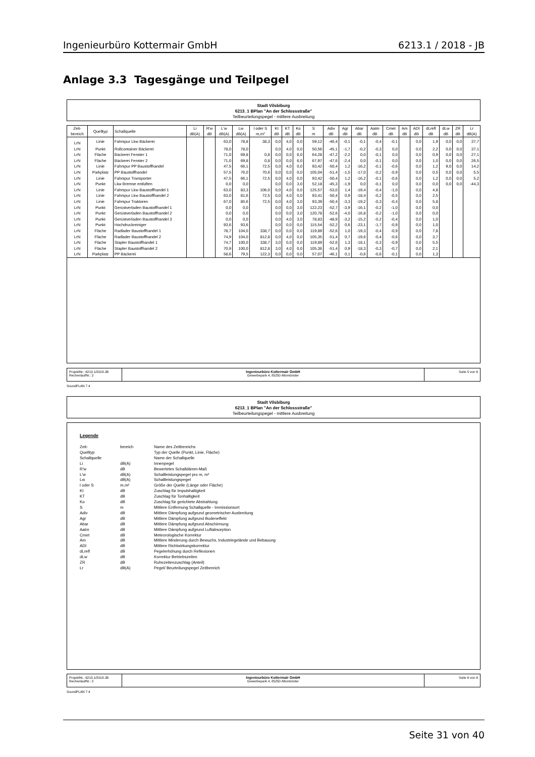Ingenieurbüro Kottermair GmbH 6213.1 / 2018 - JB
Anlage 3.3 Tagesgänge und Teilpegel
Stadt Vilsbiburg
6213_1 BPlan "An der Schlossstraße"
Teilbeurteilungspegel - mittlere Ausbreitung
| Zeit- bereich | Quelltyp | Schallquelle | Li dB(A) | R'w dB | L'w dB(A) | Lw dB(A) | l oder S m,m² | KI dB | KT dB | Ko dB | S m | Adiv dB | Agr dB | Abar dB | Aatm dB | Cmet dB | Am dB | ADI dB | dLrefl dB | dLw dB | ZR dB | Lr dB(A) |
| --- | --- | --- | --- | --- | --- | --- | --- | --- | --- | --- | --- | --- | --- | --- | --- | --- | --- | --- | --- | --- | --- | --- |
| LrN | Linie | Fahrspur Lkw Bäckerei | | | 63,0 | 78,8 | 38,3 | 0,0 | 4,0 | 0,0 | 59,12 | -46,4 | -0,1 | -0,1 | -0,4 | -0,1 | | 0,0 | 1,9 | 0,0 | 0,0 | 37,7 |
| LrN | Punkt | Rollcontainer Bäckerei | | | 78,0 | 78,0 | | 0,0 | 4,0 | 0,0 | 50,56 | -45,1 | -1,7 | -0,2 | -0,3 | 0,0 | | 0,0 | 2,2 | 0,0 | 0,0 | 37,1 |
| LrN | Fläche | Bäckerei Fenster 1 | | | 71,0 | 69,8 | 0,8 | 0,0 | 0,0 | 6,0 | 64,28 | -47,2 | -2,2 | 0,0 | -0,1 | 0,0 | | 0,0 | 0,9 | 0,0 | 0,0 | 27,1 |
| LrN | Fläche | Bäckerei Fenster 2 | | | 71,0 | 69,8 | 0,8 | 0,0 | 0,0 | 6,0 | 67,97 | -47,6 | -2,4 | 0,0 | -0,1 | 0,0 | | 0,0 | 1,0 | 0,0 | 0,0 | 26,5 |
| LrN | Linie | Fahrspur PP Baustoffhandel | | | 47,5 | 66,1 | 72,5 | 0,0 | 4,0 | 0,0 | 93,42 | -50,4 | 1,2 | -16,2 | -0,1 | -0,6 | | 0,0 | 1,2 | 9,0 | 0,0 | 14,2 |
| LrN | Parkplatz | PP Baustoffhandel | | | 57,5 | 76,0 | 70,6 | 0,0 | 0,0 | 0,0 | 105,04 | -51,4 | -1,5 | -17,0 | -0,2 | -0,9 | | 0,0 | 0,5 | 0,0 | 0,0 | 5,5 |
| LrN | Linie | Fahrspur Transporter | | | 47,5 | 66,1 | 72,5 | 0,0 | 4,0 | 0,0 | 93,42 | -50,4 | 1,2 | -16,2 | -0,1 | -0,6 | | 0,0 | 1,2 | 0,0 | 0,0 | 5,2 |
| LrN | Punkt | Lkw Bremse entlüften | | | 0,0 | 0,0 | | 0,0 | 0,0 | 3,0 | 52,18 | -45,3 | -1,9 | 0,0 | -0,1 | 0,0 | | 0,0 | 0,0 | 0,0 | 0,0 | -44,3 |
| LrN | Linie | Fahrspur Lkw Baustoffhandel 1 | | | 63,0 | 83,3 | 106,0 | 0,0 | 4,0 | 0,0 | 125,57 | -53,0 | 1,4 | -19,4 | -0,4 | -1,0 | | 0,0 | 4,8 | | | |
| LrN | Linie | Fahrspur Lkw Baustoffhandel 2 | | | 63,0 | 81,6 | 72,5 | 0,0 | 4,0 | 0,0 | 93,41 | -50,4 | 0,9 | -18,4 | -0,2 | -0,5 | | 0,0 | 2,5 | | | |
| LrN | Linie | Fahrspur Traktoren | | | 67,0 | 85,6 | 72,5 | 0,0 | 4,0 | 3,0 | 93,39 | -50,4 | -3,3 | -19,2 | -0,3 | -0,4 | | 0,0 | 5,8 | | | |
| LrN | Punkt | Gerüstverladen Baustoffhandel 1 | | | 0,0 | 0,0 | | 0,0 | 0,0 | 3,0 | 122,23 | -52,7 | -3,9 | -16,1 | -0,2 | -1,0 | | 0,0 | 0,0 | | | |
| LrN | Punkt | Gerüstverladen Baustoffhandel 2 | | | 0,0 | 0,0 | | 0,0 | 0,0 | 3,0 | 120,78 | -52,6 | -4,0 | -16,8 | -0,2 | -1,0 | | 0,0 | 0,0 | | | |
| LrN | Punkt | Gerüstverladen Baustoffhandel 3 | | | 0,0 | 0,0 | | 0,0 | 4,0 | 3,0 | 78,83 | -48,9 | -3,2 | -15,2 | -0,2 | -0,4 | | 0,0 | 1,0 | | | |
| LrN | Punkt | Hochdruckreiniger | | | 93,6 | 93,6 | | 0,0 | 0,0 | 0,0 | 115,54 | -52,2 | 0,6 | -23,1 | -1,7 | -0,9 | | 0,0 | 1,0 | | | |
| LrN | Fläche | Radlader Baustoffhandel 1 | | | 78,7 | 104,0 | 338,7 | 0,0 | 0,0 | 0,0 | 119,89 | -52,6 | 1,0 | -19,3 | -0,4 | -0,9 | | 0,0 | 7,8 | | | |
| LrN | Fläche | Radlader Baustoffhandel 2 | | | 74,9 | 104,0 | 812,8 | 0,0 | 4,0 | 0,0 | 105,35 | -51,4 | 0,7 | -19,6 | -0,4 | -0,6 | | 0,0 | 3,7 | | | |
| LrN | Fläche | Stapler Baustoffhandel 1 | | | 74,7 | 100,0 | 338,7 | 3,0 | 0,0 | 0,0 | 119,89 | -52,6 | 1,3 | -18,1 | -0,3 | -0,9 | | 0,0 | 5,5 | | | |
| LrN | Fläche | Stapler Baustoffhandel 2 | | | 70,9 | 100,0 | 812,8 | 3,0 | 4,0 | 0,0 | 105,36 | -51,4 | 0,9 | -18,3 | -0,3 | -0,7 | | 0,0 | 2,1 | | | |
| LrN | Parkplatz | PP Bäckerei | | | 58,6 | 79,5 | 122,3 | 0,0 | 0,0 | 0,0 | 57,07 | -46,1 | 0,1 | -0,6 | -0,6 | -0,1 | | 0,0 | 1,3 | | | |
ProjektNr.: 6213.1/2018-JB
RechenlaufNr.: 2
Ingenieurbüro Kottermair GmbH
Gewerbepark 4, 85250 Altomünster
Seite 5 von 6
SoundPLAN 7.4
Stadt Vilsbiburg
6213_1 BPlan "An der Schlossstraße"
Teilbeurteilungspegel - mittlere Ausbreitung
Legende
| Zeit- | bereich | Name des Zeitbereichs |
| Quelltyp | | Typ der Quelle (Punkt, Linie, Fläche) |
| Schallquelle | | Name der Schallquelle |
| Li | dB(A) | Innenpegel |
| R'w | dB | Bewertetes Schalldämm-Maß |
| L'w | dB(A) | Schallleistungspegel pro m, m² |
| Lw | dB(A) | Schallleistungspegel |
| l oder S | m,m² | Größe der Quelle (Länge oder Fläche) |
| KI | dB | Zuschlag für Impulshaltigkeit |
| KT | dB | Zuschlag für Tonhaltigkeit |
| Ko | dB | Zuschlag für gerichtete Abstrahlung |
| S | m | Mittlere Entfernung Schallquelle - Immissionsort |
| Adiv | dB | Mittlere Dämpfung aufgrund geometrischer Ausbreitung |
| Agr | dB | Mittlere Dämpfung aufgrund Bodeneffekt |
| Abar | dB | Mittlere Dämpfung aufgrund Abschirmung |
| Aatm | dB | Mittlere Dämpfung aufgrund Luftabsorption |
| Cmet | dB | Meteorologische Korrektur |
| Am | dB | Mittlere Minderung durch Bewuchs, Industriegelände und Bebauung |
| ADI | dB | Mittlere Richtwirkungskorrektur |
| dLrefl | dB | Pegelerhöhung durch Reflexionen |
| dLw | dB | Korrektur Betriebszeiten |
| ZR | dB | Ruhezeitenzuschlag (Anteil) |
| Lr | dB(A) | Pegel/ Beurteilungspegel Zeitbereich |
ProjektNr.: 6213.1/2018-JB
RechenlaufNr.: 2
Ingenieurbüro Kottermair GmbH
Gewerbepark 4, 85250 Altomünster
Seite 6 von 6
SoundPLAN 7.4
Seite 31 von 40